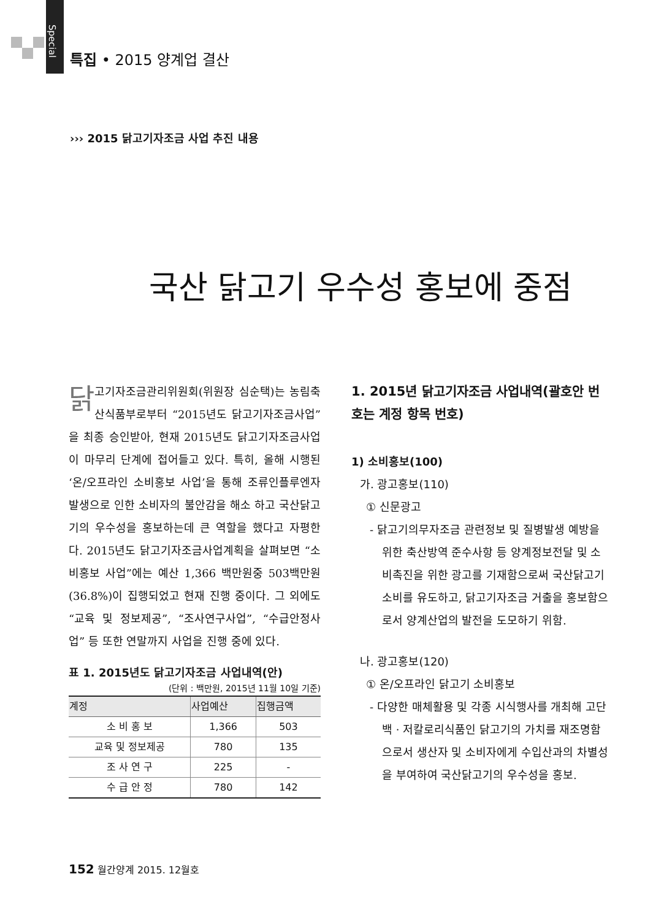Special
특집 • 2015 양계업 결산
››› 2015 닭고기자조금 사업 추진 내용
국산 닭고기 우수성 홍보에 중점
닭고기자조금관리위원회(위원장 심순택)는 농림축산식품부로부터 “2015년도 닭고기자조금사업”을 최종 승인받아, 현재 2015년도 닭고기자조금사업이 마무리 단계에 접어들고 있다. 특히, 올해 시행된 ‘온/오프라인 소비홍보 사업’을 통해 조류인플루엔자 발생으로 인한 소비자의 불안감을 해소 하고 국산닭고기의 우수성을 홍보하는데 큰 역할을 했다고 자평한다. 2015년도 닭고기자조금사업계획을 살펴보면 “소비홍보 사업”에는 예산 1,366 백만원중 503백만원(36.8%)이 집행되었고 현재 진행 중이다. 그 외에도 “교육 및 정보제공”, “조사연구사업”, “수급안정사업” 등 또한 연말까지 사업을 진행 중에 있다.
표 1. 2015년도 닭고기자조금 사업내역(안)
(단위 : 백만원, 2015년 11월 10일 기준)
| 계정 | 사업예산 | 집행금액 |
| --- | --- | --- |
| 소 비 홍 보 | 1,366 | 503 |
| 교육 및 정보제공 | 780 | 135 |
| 조 사 연 구 | 225 | - |
| 수 급 안 정 | 780 | 142 |
1. 2015년 닭고기자조금 사업내역(괄호안 번호는 계정 항목 번호)
1) 소비홍보(100)
가. 광고홍보(110)
① 신문광고
- 닭고기의무자조금 관련정보 및 질병발생 예방을 위한 축산방역 준수사항 등 양계정보전달 및 소비촉진을 위한 광고를 기재함으로써 국산닭고기 소비를 유도하고, 닭고기자조금 거출을 홍보함으로서 양계산업의 발전을 도모하기 위함.
나. 광고홍보(120)
① 온/오프라인 닭고기 소비홍보
- 다양한 매체활용 및 각종 시식행사를 개최해 고단백 · 저칼로리식품인 닭고기의 가치를 재조명함으로서 생산자 및 소비자에게 수입산과의 차별성을 부여하여 국산닭고기의 우수성을 홍보.
152 월간양계 2015. 12월호